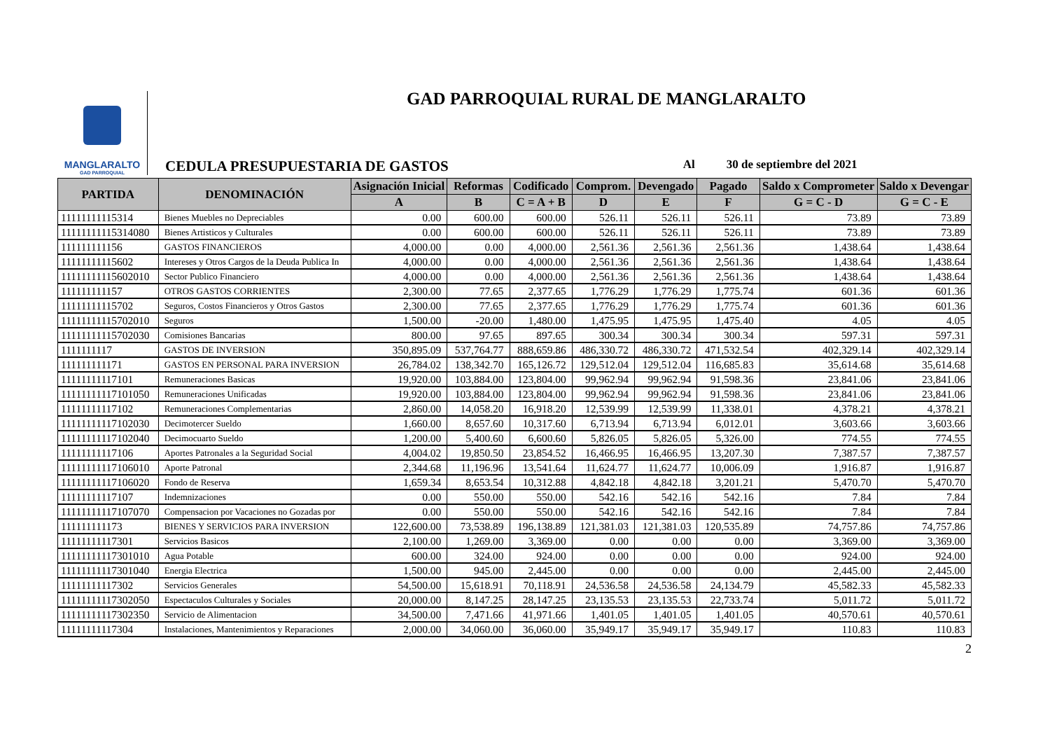MANGLARALTO
GAD PARROQUIAL
GAD PARROQUIAL RURAL DE MANGLARALTO
CEDULA PRESUPUESTARIA DE GASTOS Al 30 de septiembre del 2021
| PARTIDA | DENOMINACIÓN | Asignación Inicial | Reformas | Codificado | Comprom. | Devengado | Pagado | Saldo x Comprometer | Saldo x Devengar |
| --- | --- | --- | --- | --- | --- | --- | --- | --- | --- |
| | | A | B | C = A + B | D | E | F | G = C - D | G = C - E |
| 11111111115314 | Bienes Muebles no Depreciables | 0.00 | 600.00 | 600.00 | 526.11 | 526.11 | 526.11 | 73.89 | 73.89 |
| 11111111115314080 | Bienes Artisticos y Culturales | 0.00 | 600.00 | 600.00 | 526.11 | 526.11 | 526.11 | 73.89 | 73.89 |
| 111111111156 | GASTOS FINANCIEROS | 4,000.00 | 0.00 | 4,000.00 | 2,561.36 | 2,561.36 | 2,561.36 | 1,438.64 | 1,438.64 |
| 11111111115602 | Intereses y Otros Cargos de la Deuda Publica In | 4,000.00 | 0.00 | 4,000.00 | 2,561.36 | 2,561.36 | 2,561.36 | 1,438.64 | 1,438.64 |
| 11111111115602010 | Sector Publico Financiero | 4,000.00 | 0.00 | 4,000.00 | 2,561.36 | 2,561.36 | 2,561.36 | 1,438.64 | 1,438.64 |
| 111111111157 | OTROS GASTOS CORRIENTES | 2,300.00 | 77.65 | 2,377.65 | 1,776.29 | 1,776.29 | 1,775.74 | 601.36 | 601.36 |
| 11111111115702 | Seguros, Costos Financieros y Otros Gastos | 2,300.00 | 77.65 | 2,377.65 | 1,776.29 | 1,776.29 | 1,775.74 | 601.36 | 601.36 |
| 11111111115702010 | Seguros | 1,500.00 | -20.00 | 1,480.00 | 1,475.95 | 1,475.95 | 1,475.40 | 4.05 | 4.05 |
| 11111111115702030 | Comisiones Bancarias | 800.00 | 97.65 | 897.65 | 300.34 | 300.34 | 300.34 | 597.31 | 597.31 |
| 1111111117 | GASTOS DE INVERSION | 350,895.09 | 537,764.77 | 888,659.86 | 486,330.72 | 486,330.72 | 471,532.54 | 402,329.14 | 402,329.14 |
| 111111111171 | GASTOS EN PERSONAL PARA INVERSION | 26,784.02 | 138,342.70 | 165,126.72 | 129,512.04 | 129,512.04 | 116,685.83 | 35,614.68 | 35,614.68 |
| 11111111117101 | Remuneraciones Basicas | 19,920.00 | 103,884.00 | 123,804.00 | 99,962.94 | 99,962.94 | 91,598.36 | 23,841.06 | 23,841.06 |
| 11111111117101050 | Remuneraciones Unificadas | 19,920.00 | 103,884.00 | 123,804.00 | 99,962.94 | 99,962.94 | 91,598.36 | 23,841.06 | 23,841.06 |
| 11111111117102 | Remuneraciones Complementarias | 2,860.00 | 14,058.20 | 16,918.20 | 12,539.99 | 12,539.99 | 11,338.01 | 4,378.21 | 4,378.21 |
| 11111111117102030 | Decimotercer Sueldo | 1,660.00 | 8,657.60 | 10,317.60 | 6,713.94 | 6,713.94 | 6,012.01 | 3,603.66 | 3,603.66 |
| 11111111117102040 | Decimocuarto Sueldo | 1,200.00 | 5,400.60 | 6,600.60 | 5,826.05 | 5,826.05 | 5,326.00 | 774.55 | 774.55 |
| 11111111117106 | Aportes Patronales a la Seguridad Social | 4,004.02 | 19,850.50 | 23,854.52 | 16,466.95 | 16,466.95 | 13,207.30 | 7,387.57 | 7,387.57 |
| 11111111117106010 | Aporte Patronal | 2,344.68 | 11,196.96 | 13,541.64 | 11,624.77 | 11,624.77 | 10,006.09 | 1,916.87 | 1,916.87 |
| 11111111117106020 | Fondo de Reserva | 1,659.34 | 8,653.54 | 10,312.88 | 4,842.18 | 4,842.18 | 3,201.21 | 5,470.70 | 5,470.70 |
| 11111111117107 | Indemnizaciones | 0.00 | 550.00 | 550.00 | 542.16 | 542.16 | 542.16 | 7.84 | 7.84 |
| 11111111117107070 | Compensacion por Vacaciones no Gozadas por | 0.00 | 550.00 | 550.00 | 542.16 | 542.16 | 542.16 | 7.84 | 7.84 |
| 111111111173 | BIENES Y SERVICIOS PARA INVERSION | 122,600.00 | 73,538.89 | 196,138.89 | 121,381.03 | 121,381.03 | 120,535.89 | 74,757.86 | 74,757.86 |
| 11111111117301 | Servicios Basicos | 2,100.00 | 1,269.00 | 3,369.00 | 0.00 | 0.00 | 0.00 | 3,369.00 | 3,369.00 |
| 11111111117301010 | Agua Potable | 600.00 | 324.00 | 924.00 | 0.00 | 0.00 | 0.00 | 924.00 | 924.00 |
| 11111111117301040 | Energia Electrica | 1,500.00 | 945.00 | 2,445.00 | 0.00 | 0.00 | 0.00 | 2,445.00 | 2,445.00 |
| 11111111117302 | Servicios Generales | 54,500.00 | 15,618.91 | 70,118.91 | 24,536.58 | 24,536.58 | 24,134.79 | 45,582.33 | 45,582.33 |
| 11111111117302050 | Espectaculos Culturales y Sociales | 20,000.00 | 8,147.25 | 28,147.25 | 23,135.53 | 23,135.53 | 22,733.74 | 5,011.72 | 5,011.72 |
| 11111111117302350 | Servicio de Alimentacion | 34,500.00 | 7,471.66 | 41,971.66 | 1,401.05 | 1,401.05 | 1,401.05 | 40,570.61 | 40,570.61 |
| 11111111117304 | Instalaciones, Mantenimientos y Reparaciones | 2,000.00 | 34,060.00 | 36,060.00 | 35,949.17 | 35,949.17 | 35,949.17 | 110.83 | 110.83 |
2